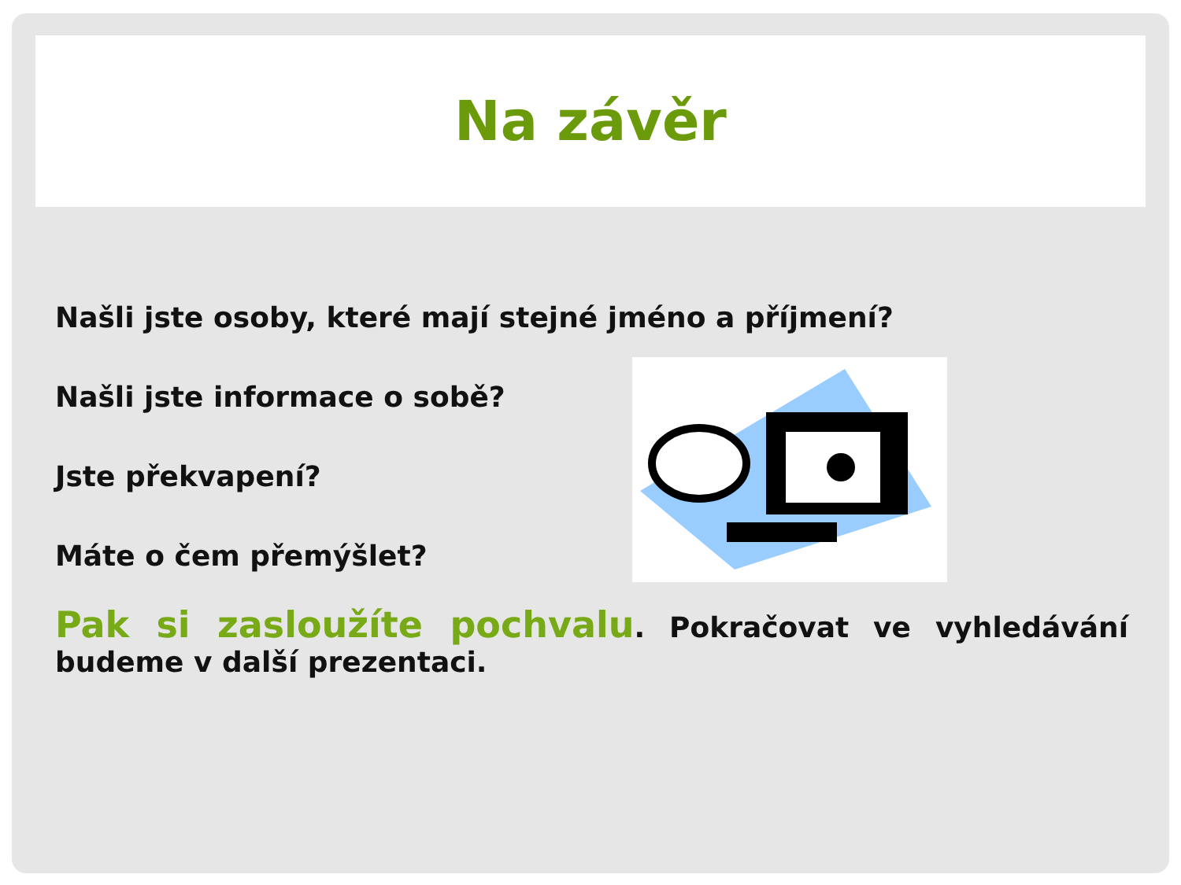Na závěr
Našli jste osoby, které mají stejné jméno a příjmení?
Našli jste informace o sobě?
Jste překvapení?
Máte o čem přemýšlet?
Pak si zasloužíte pochvalu. Pokračovat ve vyhledávání budeme v další prezentaci.